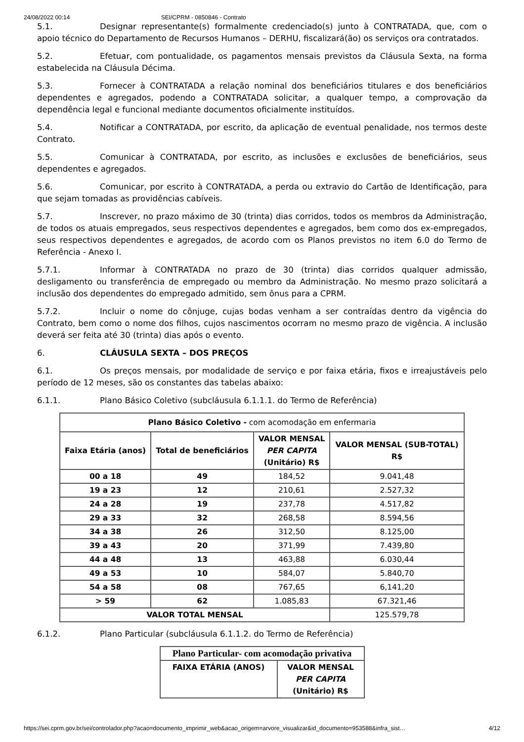24/08/2022 00:14 SEI/CPRM - 0850846 - Contrato
5.1. Designar representante(s) formalmente credenciado(s) junto à CONTRATADA, que, com o apoio técnico do Departamento de Recursos Humanos – DERHU, fiscalizará(ão) os serviços ora contratados.
5.2. Efetuar, com pontualidade, os pagamentos mensais previstos da Cláusula Sexta, na forma estabelecida na Cláusula Décima.
5.3. Fornecer à CONTRATADA a relação nominal dos beneficiários titulares e dos beneficiários dependentes e agregados, podendo a CONTRATADA solicitar, a qualquer tempo, a comprovação da dependência legal e funcional mediante documentos oficialmente instituídos.
5.4. Notificar a CONTRATADA, por escrito, da aplicação de eventual penalidade, nos termos deste Contrato.
5.5. Comunicar à CONTRATADA, por escrito, as inclusões e exclusões de beneficiários, seus dependentes e agregados.
5.6. Comunicar, por escrito à CONTRATADA, a perda ou extravio do Cartão de Identificação, para que sejam tomadas as providências cabíveis.
5.7. Inscrever, no prazo máximo de 30 (trinta) dias corridos, todos os membros da Administração, de todos os atuais empregados, seus respectivos dependentes e agregados, bem como dos ex-empregados, seus respectivos dependentes e agregados, de acordo com os Planos previstos no item 6.0 do Termo de Referência - Anexo I.
5.7.1. Informar à CONTRATADA no prazo de 30 (trinta) dias corridos qualquer admissão, desligamento ou transferência de empregado ou membro da Administração. No mesmo prazo solicitará a inclusão dos dependentes do empregado admitido, sem ônus para a CPRM.
5.7.2. Incluir o nome do cônjuge, cujas bodas venham a ser contraídas dentro da vigência do Contrato, bem como o nome dos filhos, cujos nascimentos ocorram no mesmo prazo de vigência. A inclusão deverá ser feita até 30 (trinta) dias após o evento.
6. CLÁUSULA SEXTA – DOS PREÇOS
6.1. Os preços mensais, por modalidade de serviço e por faixa etária, fixos e irreajustáveis pelo período de 12 meses, são os constantes das tabelas abaixo:
6.1.1. Plano Básico Coletivo (subcláusula 6.1.1.1. do Termo de Referência)
| Plano Básico Coletivo - com acomodação em enfermaria | | | |
| Faixa Etária (anos) | Total de beneficiários | VALOR MENSAL PER CAPITA (Unitário) R$ | VALOR MENSAL (SUB-TOTAL) R$ |
| 00 a 18 | 49 | 184,52 | 9.041,48 |
| 19 a 23 | 12 | 210,61 | 2.527,32 |
| 24 a 28 | 19 | 237,78 | 4.517,82 |
| 29 a 33 | 32 | 268,58 | 8.594,56 |
| 34 a 38 | 26 | 312,50 | 8.125,00 |
| 39 a 43 | 20 | 371,99 | 7.439,80 |
| 44 a 48 | 13 | 463,88 | 6.030,44 |
| 49 a 53 | 10 | 584,07 | 5.840,70 |
| 54 a 58 | 08 | 767,65 | 6,141,20 |
| > 59 | 62 | 1.085,83 | 67.321,46 |
| VALOR TOTAL MENSAL | | | 125.579,78 |
6.1.2. Plano Particular (subcláusula 6.1.1.2. do Termo de Referência)
| Plano Particular- com acomodação privativa | |
| --- | --- |
| FAIXA ETÁRIA (ANOS) | VALOR MENSAL PER CAPITA (Unitário) R$ |
https://sei.cprm.gov.br/sei/controlador.php?acao=documento_imprimir_web&acao_origem=arvore_visualizar&id_documento=953588&infra_sist… 4/12